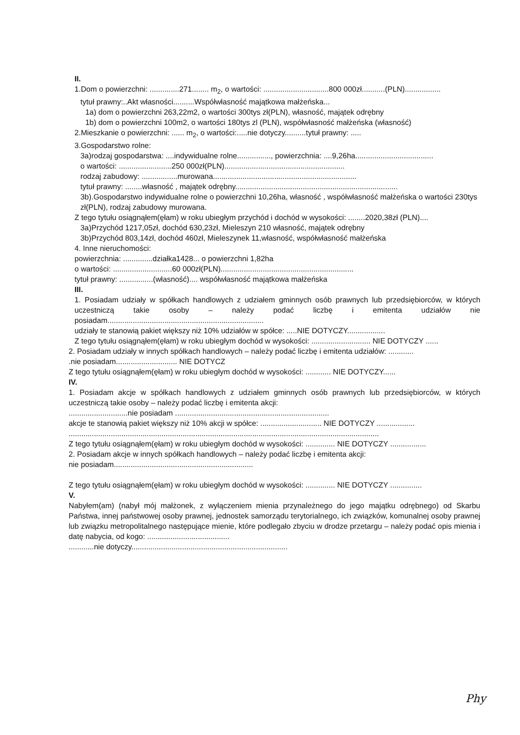II.
1.Dom o powierzchni: ..............271........ m<sub>2</sub>, o wartości: ...............................800 000zł...........(PLN).................
tytuł prawny:..Akt własności..........Współwłasność majątkowa małżeńska...
1a) dom o powierzchni 263,22m2, o wartości 300tys zł(PLN), własność, majątek odrębny
1b) dom o powierzchni 100m2, o wartości 180tys zl (PLN), współwłasność małżeńska (własność)
2.Mieszkanie o powierzchni: ...... m<sub>2</sub>, o wartości:.....nie dotyczy..........tytuł prawny: .....
3.Gospodarstwo rolne:
3a)rodzaj gospodarstwa: ....indywidualne rolne................, powierzchnia: ....9,26ha.....................................
o wartości: .........................250 000zł(PLN).........................................................
rodzaj zabudowy: .................murowana....................................................................
tytuł prawny: ........własność , majątek odrębny.............................................................................
3b).Gospodarstwo indywidualne rolne o powierzchni 10,26ha, własność , współwłasność małżeńska o wartości 230tys zł(PLN), rodzaj zabudowy murowana.
Z tego tytułu osiągnąłem(ęłam) w roku ubiegłym przychód i dochód w wysokości: ........2020,38zł (PLN)....
3a)Przychód 1217,05zł, dochód 630,23zł, Mieleszyn 210 własność, majątek odrębny
3b)Przychód 803,14zł, dochód 460zł, Mieleszynek 11,własność, współwłasność małżeńska
4. Inne nieruchomości:
powierzchnia: ..............działka1428... o powierzchni 1,82ha
o wartości: ............................60 000zł(PLN)...............................................................
tytuł prawny: ................(własność).... współwłasność majątkowa małżeńska
III.
1. Posiadam udziały w spółkach handlowych z udziałem gminnych osób prawnych lub przedsiębiorców, w których uczestniczą takie osoby – należy podać liczbę i emitenta udziałów nie posiadam..........................................................................
udziały te stanowią pakiet większy niż 10% udziałów w spółce: .....NIE DOTYCZY..................
Z tego tytułu osiągnąłem(ęłam) w roku ubiegłym dochód w wysokości: ............................ NIE DOTYCZY ......
2. Posiadam udziały w innych spółkach handlowych – należy podać liczbę i emitenta udziałów: ............
.nie posiadam............................. NIE DOTYCZ
Z tego tytułu osiągnąłem(ęłam) w roku ubiegłym dochód w wysokości: ............ NIE DOTYCZY......
IV.
1. Posiadam akcje w spółkach handlowych z udziałem gminnych osób prawnych lub przedsiębiorców, w których uczestniczą takie osoby – należy podać liczbę i emitenta akcji:
............................nie posiadam .........................................................................
akcje te stanowią pakiet większy niż 10% akcji w spółce: ............................. NIE DOTYCZY ..................
...................................................................................................................................................
Z tego tytułu osiągnąłem(ęłam) w roku ubiegłym dochód w wysokości: .............. NIE DOTYCZY .................
2. Posiadam akcje w innych spółkach handlowych – należy podać liczbę i emitenta akcji:
nie posiadam..................................................................
Z tego tytułu osiągnąłem(ęłam) w roku ubiegłym dochód w wysokości: .............. NIE DOTYCZY ...............
V.
Nabyłem(am) (nabył mój małżonek, z wyłączeniem mienia przynależnego do jego majątku odrębnego) od Skarbu Państwa, innej państwowej osoby prawnej, jednostek samorządu terytorialnego, ich związków, komunalnej osoby prawnej lub związku metropolitalnego następujące mienie, które podlegało zbyciu w drodze przetargu – należy podać opis mienia i datę nabycia, od kogo: .......................................
............nie dotyczy..........................................................................
Phy